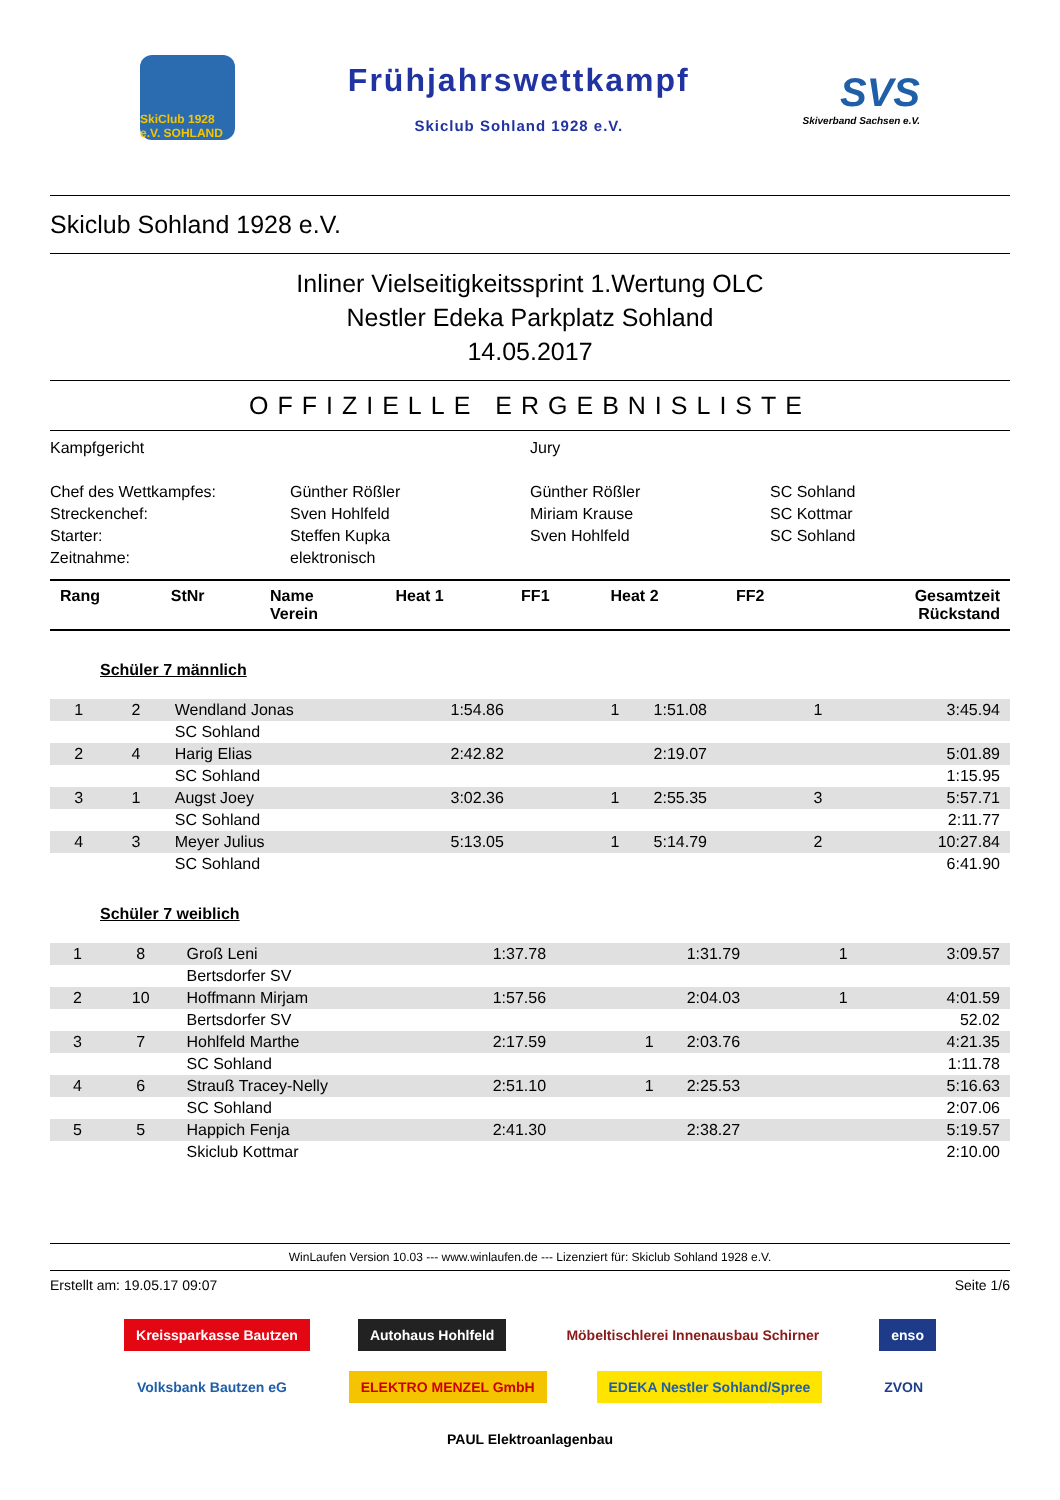SkiClub 1928 e.V. SOHLAND
Frühjahrswettkampf
Skiclub Sohland 1928 e.V.
SVS
Skiverband Sachsen e.V.
Skiclub Sohland 1928 e.V.
Inliner Vielseitigkeitssprint 1.Wertung OLC
Nestler Edeka Parkplatz Sohland
14.05.2017
OFFIZIELLE ERGEBNISLISTE
Kampfgericht
Jury
Chef des Wettkampfes:
Günther Rößler
Günther Rößler
SC Sohland
Streckenchef:
Sven Hohlfeld
Miriam Krause
SC Kottmar
Starter:
Steffen Kupka
Sven Hohlfeld
SC Sohland
Zeitnahme:
elektronisch
| Rang | StNr | Name Verein | Heat 1 | FF1 | Heat 2 | FF2 | Gesamtzeit Rückstand |
| --- | --- | --- | --- | --- | --- | --- | --- |
Schüler 7 männlich
| 1 | 2 | Wendland Jonas | 1:54.86 | 1 | 1:51.08 | 1 | 3:45.94 |
| | | SC Sohland | | | | | |
| 2 | 4 | Harig Elias | 2:42.82 | | 2:19.07 | | 5:01.89 |
| | | SC Sohland | | | | | 1:15.95 |
| 3 | 1 | Augst Joey | 3:02.36 | 1 | 2:55.35 | 3 | 5:57.71 |
| | | SC Sohland | | | | | 2:11.77 |
| 4 | 3 | Meyer Julius | 5:13.05 | 1 | 5:14.79 | 2 | 10:27.84 |
| | | SC Sohland | | | | | 6:41.90 |
Schüler 7 weiblich
| 1 | 8 | Groß Leni | 1:37.78 | | 1:31.79 | 1 | 3:09.57 |
| | | Bertsdorfer SV | | | | | |
| 2 | 10 | Hoffmann Mirjam | 1:57.56 | | 2:04.03 | 1 | 4:01.59 |
| | | Bertsdorfer SV | | | | | 52.02 |
| 3 | 7 | Hohlfeld Marthe | 2:17.59 | 1 | 2:03.76 | | 4:21.35 |
| | | SC Sohland | | | | | 1:11.78 |
| 4 | 6 | Strauß Tracey-Nelly | 2:51.10 | 1 | 2:25.53 | | 5:16.63 |
| | | SC Sohland | | | | | 2:07.06 |
| 5 | 5 | Happich Fenja | 2:41.30 | | 2:38.27 | | 5:19.57 |
| | | Skiclub Kottmar | | | | | 2:10.00 |
WinLaufen Version 10.03 --- www.winlaufen.de --- Lizenziert für: Skiclub Sohland 1928 e.V.
Erstellt am: 19.05.17 09:07 Seite 1/6
Kreissparkasse Bautzen Autohaus Hohlfeld Möbeltischlerei Innenausbau Schirner enso Volksbank Bautzen eG ELEKTRO MENZEL GmbH EDEKA Nestler Sohland/Spree ZVON PAUL Elektroanlagenbau